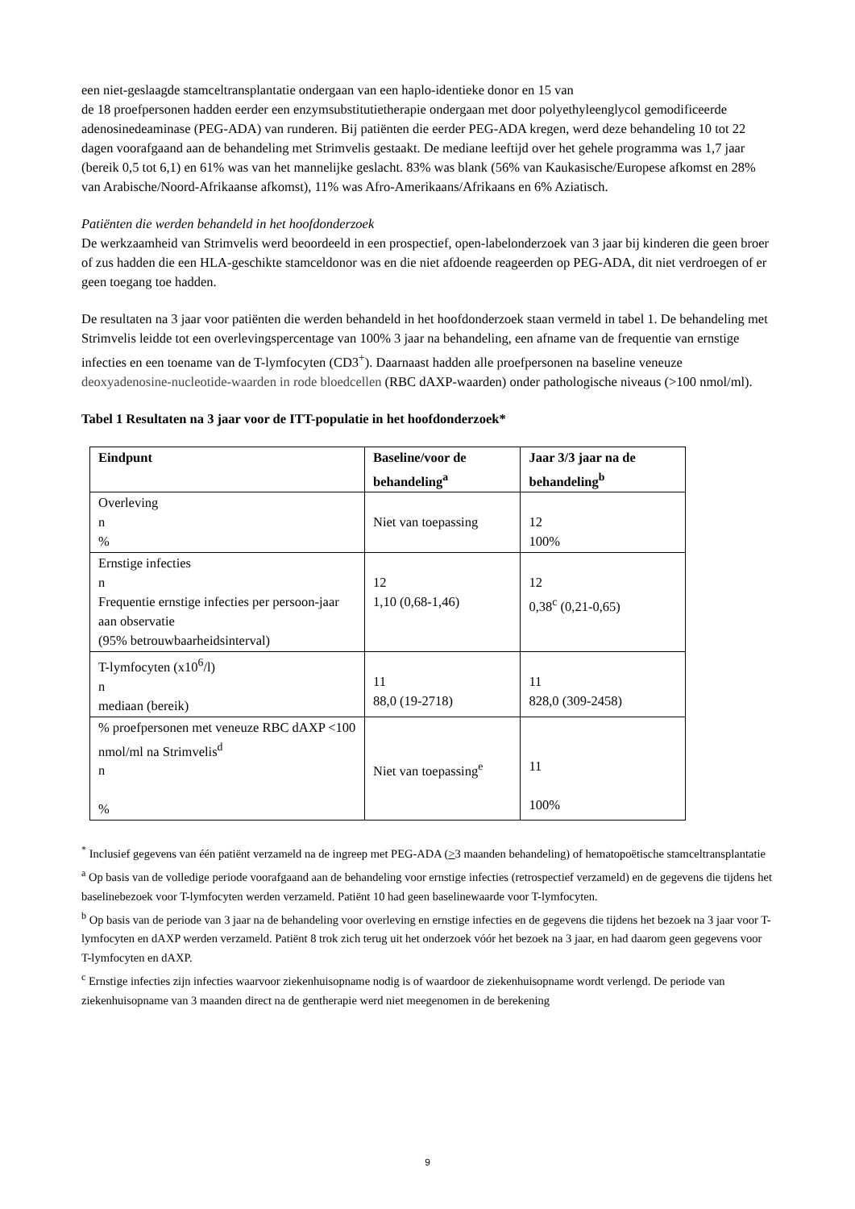een niet-geslaagde stamceltransplantatie ondergaan van een haplo-identieke donor en 15 van
de 18 proefpersonen hadden eerder een enzymsubstitutietherapie ondergaan met door polyethyleenglycol gemodificeerde adenosinedeaminase (PEG-ADA) van runderen. Bij patiënten die eerder PEG-ADA kregen, werd deze behandeling 10 tot 22 dagen voorafgaand aan de behandeling met Strimvelis gestaakt. De mediane leeftijd over het gehele programma was 1,7 jaar (bereik 0,5 tot 6,1) en 61% was van het mannelijke geslacht. 83% was blank (56% van Kaukasische/Europese afkomst en 28% van Arabische/Noord-Afrikaanse afkomst), 11% was Afro-Amerikaans/Afrikaans en 6% Aziatisch.
Patiënten die werden behandeld in het hoofdonderzoek
De werkzaamheid van Strimvelis werd beoordeeld in een prospectief, open-labelonderzoek van 3 jaar bij kinderen die geen broer of zus hadden die een HLA-geschikte stamceldonor was en die niet afdoende reageerden op PEG-ADA, dit niet verdroegen of er geen toegang toe hadden.
De resultaten na 3 jaar voor patiënten die werden behandeld in het hoofdonderzoek staan vermeld in tabel 1. De behandeling met Strimvelis leidde tot een overlevingspercentage van 100% 3 jaar na behandeling, een afname van de frequentie van ernstige infecties en een toename van de T-lymfocyten (CD3<sup>+</sup>). Daarnaast hadden alle proefpersonen na baseline veneuze deoxyadenosine-nucleotide-waarden in rode bloedcellen (RBC dAXP-waarden) onder pathologische niveaus (>100 nmol/ml).
Tabel 1 Resultaten na 3 jaar voor de ITT-populatie in het hoofdonderzoek*
| Eindpunt | Baseline/voor de behandeling<sup>a</sup> | Jaar 3/3 jaar na de behandeling<sup>b</sup> |
| --- | --- | --- |
| Overleving n % | Niet van toepassing | 12 100% |
| Ernstige infecties n Frequentie ernstige infecties per persoon-jaar aan observatie (95% betrouwbaarheidsinterval) | 12 1,10 (0,68-1,46) | 12 0,38<sup>c</sup> (0,21-0,65) |
| T-lymfocyten (x10<sup>6</sup>/l) n mediaan (bereik) | 11 88,0 (19-2718) | 11 828,0 (309-2458) |
| % proefpersonen met veneuze RBC dAXP <100 nmol/ml na Strimvelis<sup>d</sup> n % | Niet van toepassing<sup>e</sup> | 11 100% |
<sup>*</sup> Inclusief gegevens van één patiënt verzameld na de ingreep met PEG-ADA (>3 maanden behandeling) of hematopoëtische stamceltransplantatie
<sup>a</sup> Op basis van de volledige periode voorafgaand aan de behandeling voor ernstige infecties (retrospectief verzameld) en de gegevens die tijdens het baselinebezoek voor T-lymfocyten werden verzameld. Patiënt 10 had geen baselinewaarde voor T-lymfocyten.
<sup>b</sup> Op basis van de periode van 3 jaar na de behandeling voor overleving en ernstige infecties en de gegevens die tijdens het bezoek na 3 jaar voor T-lymfocyten en dAXP werden verzameld. Patiënt 8 trok zich terug uit het onderzoek vóór het bezoek na 3 jaar, en had daarom geen gegevens voor T-lymfocyten en dAXP.
<sup>c</sup> Ernstige infecties zijn infecties waarvoor ziekenhuisopname nodig is of waardoor de ziekenhuisopname wordt verlengd. De periode van ziekenhuisopname van 3 maanden direct na de gentherapie werd niet meegenomen in de berekening
9